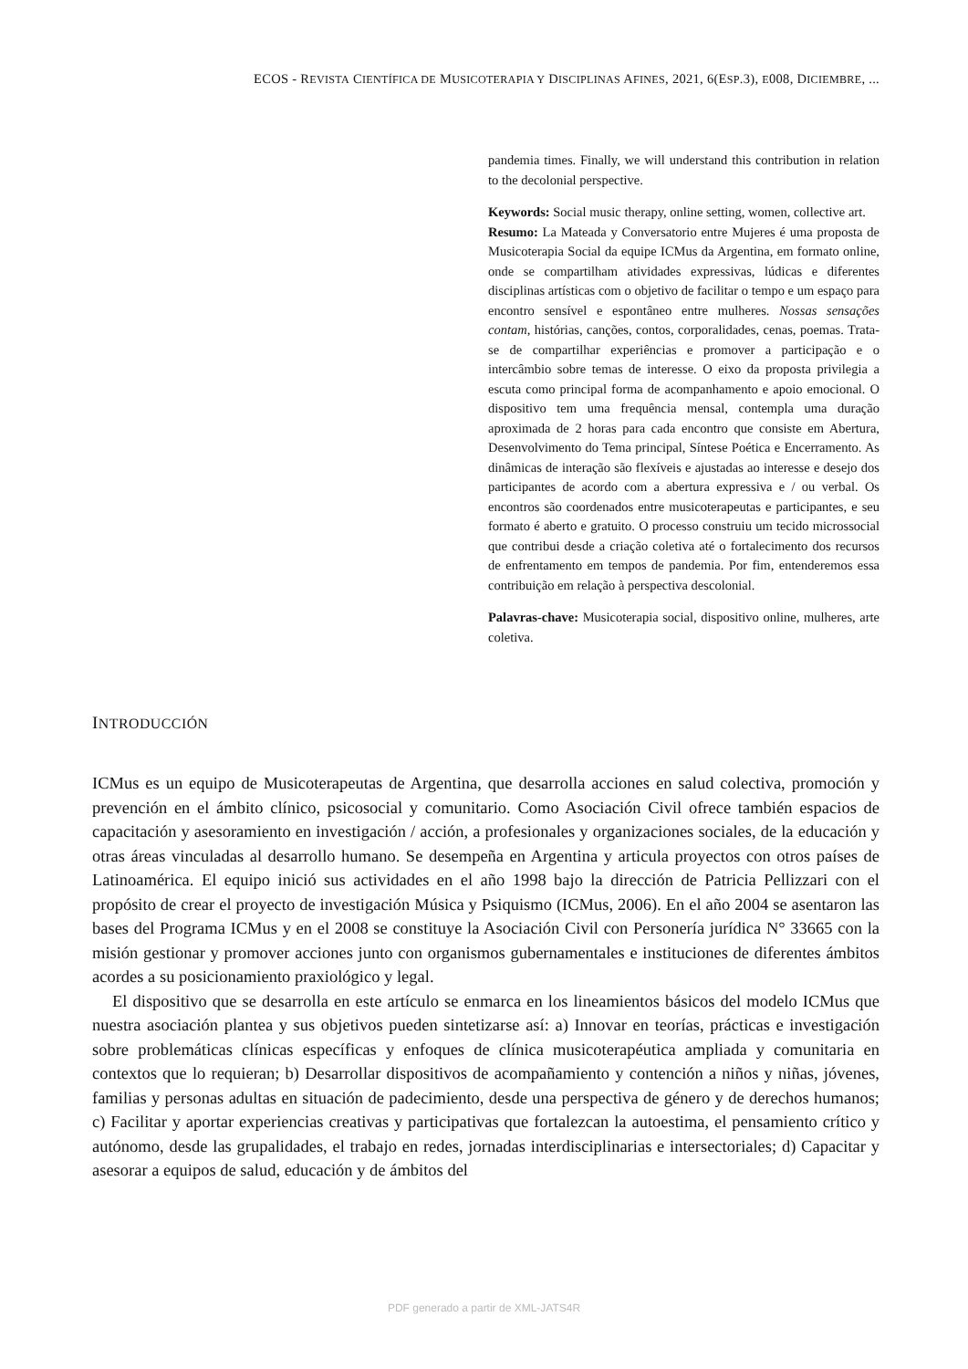ECOS - REVISTA CIENTÍFICA DE MUSICOTERAPIA Y DISCIPLINAS AFINES, 2021, 6(ESP.3), E008, DICIEMBRE, ...
pandemia times. Finally, we will understand this contribution in relation to the decolonial perspective.
Keywords: Social music therapy, online setting, women, collective art.
Resumo: La Mateada y Conversatorio entre Mujeres é uma proposta de Musicoterapia Social da equipe ICMus da Argentina, em formato online, onde se compartilham atividades expressivas, lúdicas e diferentes disciplinas artísticas com o objetivo de facilitar o tempo e um espaço para encontro sensível e espontâneo entre mulheres. Nossas sensações contam, histórias, canções, contos, corporalidades, cenas, poemas. Trata-se de compartilhar experiências e promover a participação e o intercâmbio sobre temas de interesse. O eixo da proposta privilegia a escuta como principal forma de acompanhamento e apoio emocional. O dispositivo tem uma frequência mensal, contempla uma duração aproximada de 2 horas para cada encontro que consiste em Abertura, Desenvolvimento do Tema principal, Síntese Poética e Encerramento. As dinâmicas de interação são flexíveis e ajustadas ao interesse e desejo dos participantes de acordo com a abertura expressiva e / ou verbal. Os encontros são coordenados entre musicoterapeutas e participantes, e seu formato é aberto e gratuito. O processo construiu um tecido microssocial que contribui desde a criação coletiva até o fortalecimento dos recursos de enfrentamento em tempos de pandemia. Por fim, entenderemos essa contribuição em relação à perspectiva descolonial.
Palavras-chave: Musicoterapia social, dispositivo online, mulheres, arte coletiva.
INTRODUCCIÓN
ICMus es un equipo de Musicoterapeutas de Argentina, que desarrolla acciones en salud colectiva, promoción y prevención en el ámbito clínico, psicosocial y comunitario. Como Asociación Civil ofrece también espacios de capacitación y asesoramiento en investigación / acción, a profesionales y organizaciones sociales, de la educación y otras áreas vinculadas al desarrollo humano. Se desempeña en Argentina y articula proyectos con otros países de Latinoamérica. El equipo inició sus actividades en el año 1998 bajo la dirección de Patricia Pellizzari con el propósito de crear el proyecto de investigación Música y Psiquismo (ICMus, 2006). En el año 2004 se asentaron las bases del Programa ICMus y en el 2008 se constituye la Asociación Civil con Personería jurídica N° 33665 con la misión gestionar y promover acciones junto con organismos gubernamentales e instituciones de diferentes ámbitos acordes a su posicionamiento praxiológico y legal.
El dispositivo que se desarrolla en este artículo se enmarca en los lineamientos básicos del modelo ICMus que nuestra asociación plantea y sus objetivos pueden sintetizarse así: a) Innovar en teorías, prácticas e investigación sobre problemáticas clínicas específicas y enfoques de clínica musicoterapéutica ampliada y comunitaria en contextos que lo requieran; b) Desarrollar dispositivos de acompañamiento y contención a niños y niñas, jóvenes, familias y personas adultas en situación de padecimiento, desde una perspectiva de género y de derechos humanos; c) Facilitar y aportar experiencias creativas y participativas que fortalezcan la autoestima, el pensamiento crítico y autónomo, desde las grupalidades, el trabajo en redes, jornadas interdisciplinarias e intersectoriales; d) Capacitar y asesorar a equipos de salud, educación y de ámbitos del
PDF generado a partir de XML-JATS4R